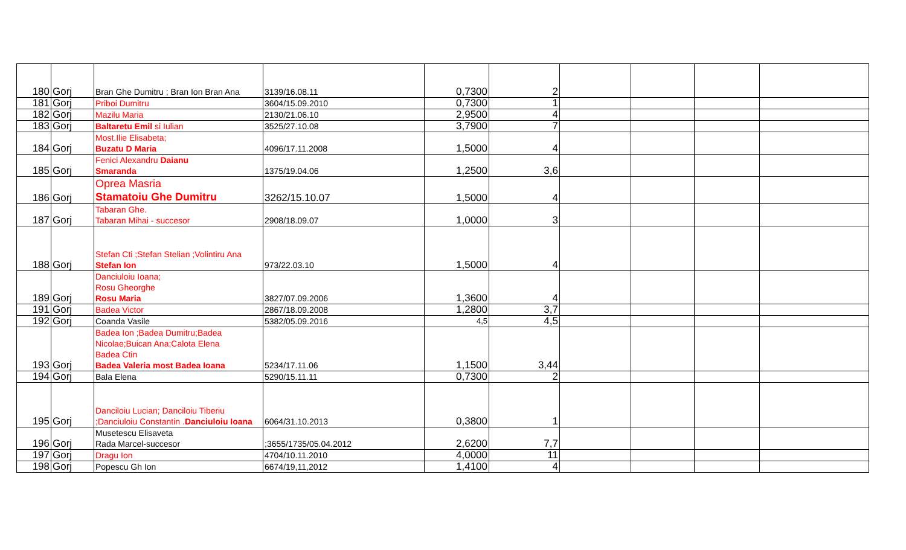| 180 | Gorj | Bran Ghe Dumitru ; Bran Ion Bran Ana | 3139/16.08.11 | 0,7300 | 2 | | | | |
| 181 | Gorj | Priboi Dumitru | 3604/15.09.2010 | 0,7300 | 1 | | | | |
| 182 | Gorj | Mazilu Maria | 2130/21.06.10 | 2,9500 | 4 | | | | |
| 183 | Gorj | Baltaretu Emil si Iulian | 3525/27.10.08 | 3,7900 | 7 | | | | |
| 184 | Gorj | Most.Ilie Elisabeta; Buzatu D Maria | 4096/17.11.2008 | 1,5000 | 4 | | | | |
| 185 | Gorj | Fenici Alexandru Daianu Smaranda | 1375/19.04.06 | 1,2500 | 3,6 | | | | |
| 186 | Gorj | Oprea Masria Stamatoiu Ghe Dumitru | 3262/15.10.07 | 1,5000 | 4 | | | | |
| 187 | Gorj | Tabaran Ghe. Tabaran Mihai - succesor | 2908/18.09.07 | 1,0000 | 3 | | | | |
| 188 | Gorj | Stefan Cti ;Stefan Stelian ;Volintiru Ana Stefan Ion | 973/22.03.10 | 1,5000 | 4 | | | | |
| 189 | Gorj | Danciuloiu Ioana; Rosu Gheorghe Rosu Maria | 3827/07.09.2006 | 1,3600 | 4 | | | | |
| 191 | Gorj | Badea Victor | 2867/18.09.2008 | 1,2800 | 3,7 | | | | |
| 192 | Gorj | Coanda Vasile | 5382/05.09.2016 | 4,5 | 4,5 | | | | |
| 193 | Gorj | Badea Ion ;Badea Dumitru;Badea Nicolae;Buican Ana;Calota Elena Badea Ctin Badea Valeria most Badea Ioana | 5234/17.11.06 | 1,1500 | 3,44 | | | | |
| 194 | Gorj | Bala Elena | 5290/15.11.11 | 0,7300 | 2 | | | | |
| 195 | Gorj | Danciloiu Lucian; Danciloiu Tiberiu ;Danciuloiu Constantin . Danciuloiu Ioana | 6064/31.10.2013 | 0,3800 | 1 | | | | |
| 196 | Gorj | Musetescu Elisaveta Rada Marcel-succesor | ;3655/1735/05.04.2012 | 2,6200 | 7,7 | | | | |
| 197 | Gorj | Dragu Ion | 4704/10.11.2010 | 4,0000 | 11 | | | | |
| 198 | Gorj | Popescu Gh Ion | 6674/19,11,2012 | 1,4100 | 4 | | | | |